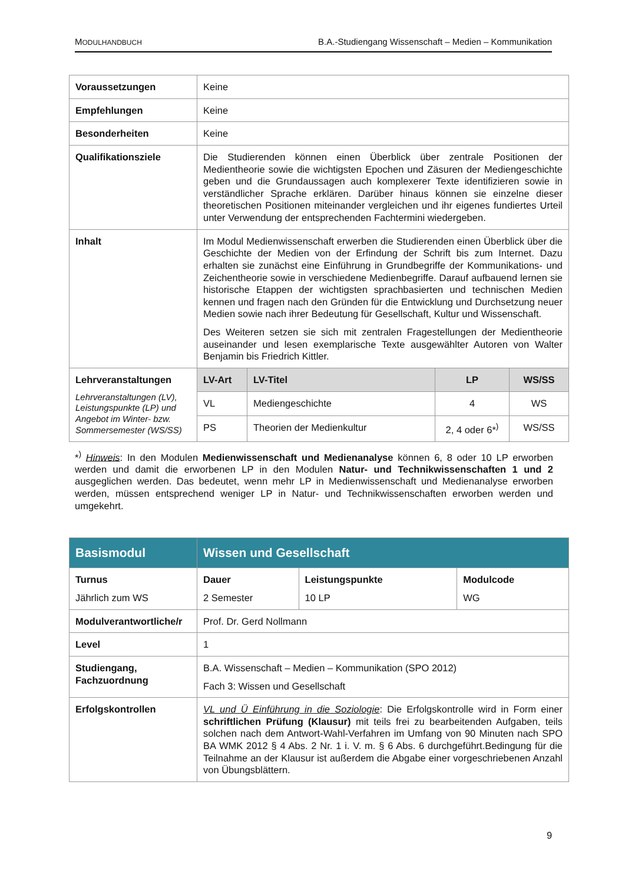MODULHANDBUCH B.A.-Studiengang Wissenschaft – Medien – Kommunikation
| Voraussetzungen | Keine | | | |
| Empfehlungen | Keine | | | |
| Besonderheiten | Keine | | | |
| Qualifikationsziele | Die Studierenden können einen Überblick über zentrale Positionen der Medientheorie sowie die wichtigsten Epochen und Zäsuren der Mediengeschichte geben und die Grundaussagen auch komplexerer Texte identifizieren sowie in verständlicher Sprache erklären. Darüber hinaus können sie einzelne dieser theoretischen Positionen miteinander vergleichen und ihr eigenes fundiertes Urteil unter Verwendung der entsprechenden Fachtermini wiedergeben. | | | |
| Inhalt | Im Modul Medienwissenschaft erwerben die Studierenden einen Überblick über die Geschichte der Medien von der Erfindung der Schrift bis zum Internet. Dazu erhalten sie zunächst eine Einführung in Grundbegriffe der Kommunikations- und Zeichentheorie sowie in verschiedene Medienbegriffe. Darauf aufbauend lernen sie historische Etappen der wichtigsten sprachbasierten und technischen Medien kennen und fragen nach den Gründen für die Entwicklung und Durchsetzung neuer Medien sowie nach ihrer Bedeutung für Gesellschaft, Kultur und Wissenschaft. Des Weiteren setzen sie sich mit zentralen Fragestellungen der Medientheorie auseinander und lesen exemplarische Texte ausgewählter Autoren von Walter Benjamin bis Friedrich Kittler. | | | |
| Lehrveranstaltungen Lehrveranstaltungen (LV), Leistungspunkte (LP) und Angebot im Winter- bzw. Sommersemester (WS/SS) | LV-Art | LV-Titel | LP | WS/SS |
| | VL | Mediengeschichte | 4 | WS |
| | PS | Theorien der Medienkultur | 2, 4 oder 6*<sup>)</sup> | WS/SS |
*<sup>)</sup> Hinweis: In den Modulen Medienwissenschaft und Medienanalyse können 6, 8 oder 10 LP erworben werden und damit die erworbenen LP in den Modulen Natur- und Technikwissenschaften 1 und 2 ausgeglichen werden. Das bedeutet, wenn mehr LP in Medienwissenschaft und Medienanalyse erworben werden, müssen entsprechend weniger LP in Natur- und Technikwissenschaften erworben werden und umgekehrt.
| Basismodul | Wissen und Gesellschaft | | |
| Turnus Jährlich zum WS | Dauer 2 Semester | Leistungspunkte 10 LP | Modulcode WG |
| Modulverantwortliche/r | Prof. Dr. Gerd Nollmann | | |
| Level | 1 | | |
| Studiengang, Fachzuordnung | B.A. Wissenschaft – Medien – Kommunikation (SPO 2012) Fach 3: Wissen und Gesellschaft | | |
| Erfolgskontrollen | VL und Ü Einführung in die Soziologie : Die Erfolgskontrolle wird in Form einer schriftlichen Prüfung (Klausur) mit teils frei zu bearbeitenden Aufgaben, teils solchen nach dem Antwort-Wahl-Verfahren im Umfang von 90 Minuten nach SPO BA WMK 2012 § 4 Abs. 2 Nr. 1 i. V. m. § 6 Abs. 6 durchgeführt.Bedingung für die Teilnahme an der Klausur ist außerdem die Abgabe einer vorgeschriebenen Anzahl von Übungsblättern. | | |
9